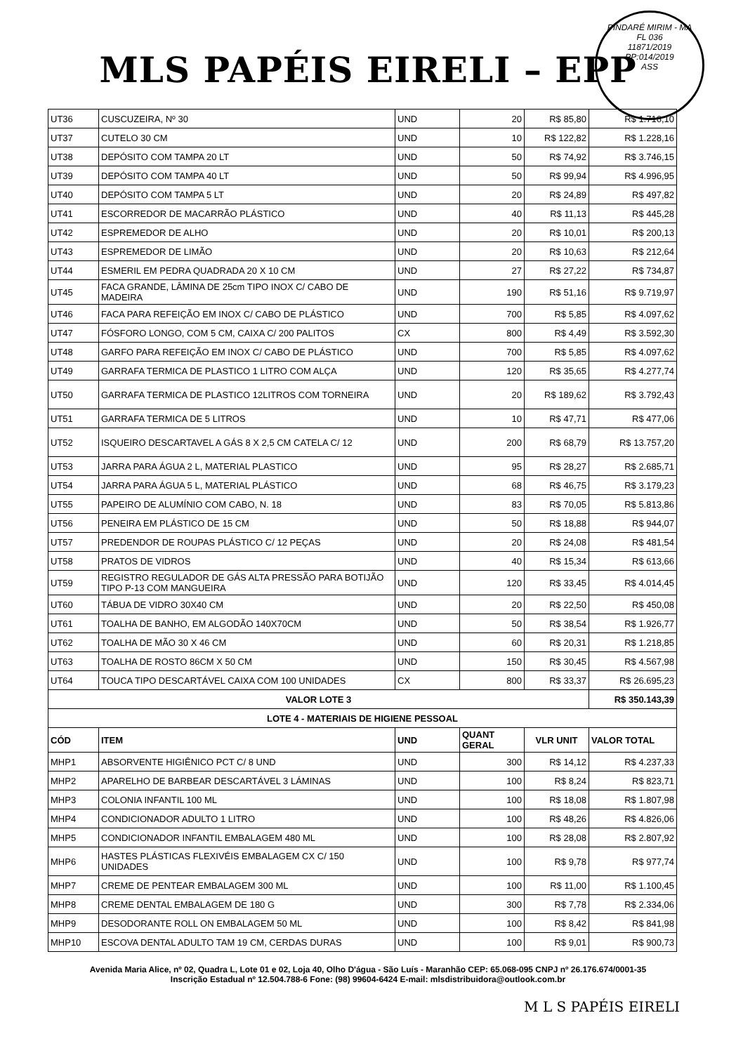PINDARÉ MIRIM - MA
FL 036
11871/2019
PP:014/2019
ASS
MLS PAPÉIS EIRELI – EPP
| UT36 | CUSCUZEIRA, Nº 30 | UND | 20 | R$ 85,80 | R$ 1.716,10 |
| UT37 | CUTELO 30 CM | UND | 10 | R$ 122,82 | R$ 1.228,16 |
| UT38 | DEPÓSITO COM TAMPA 20 LT | UND | 50 | R$ 74,92 | R$ 3.746,15 |
| UT39 | DEPÓSITO COM TAMPA 40 LT | UND | 50 | R$ 99,94 | R$ 4.996,95 |
| UT40 | DEPÓSITO COM TAMPA 5 LT | UND | 20 | R$ 24,89 | R$ 497,82 |
| UT41 | ESCORREDOR DE MACARRÃO PLÁSTICO | UND | 40 | R$ 11,13 | R$ 445,28 |
| UT42 | ESPREMEDOR DE ALHO | UND | 20 | R$ 10,01 | R$ 200,13 |
| UT43 | ESPREMEDOR DE LIMÃO | UND | 20 | R$ 10,63 | R$ 212,64 |
| UT44 | ESMERIL EM PEDRA QUADRADA 20 X 10 CM | UND | 27 | R$ 27,22 | R$ 734,87 |
| UT45 | FACA GRANDE, LÂMINA DE 25cm TIPO INOX C/ CABO DE MADEIRA | UND | 190 | R$ 51,16 | R$ 9.719,97 |
| UT46 | FACA PARA REFEIÇÃO EM INOX C/ CABO DE PLÁSTICO | UND | 700 | R$ 5,85 | R$ 4.097,62 |
| UT47 | FÓSFORO LONGO, COM 5 CM, CAIXA C/ 200 PALITOS | CX | 800 | R$ 4,49 | R$ 3.592,30 |
| UT48 | GARFO PARA REFEIÇÃO EM INOX C/ CABO DE PLÁSTICO | UND | 700 | R$ 5,85 | R$ 4.097,62 |
| UT49 | GARRAFA TERMICA DE PLASTICO 1 LITRO COM ALÇA | UND | 120 | R$ 35,65 | R$ 4.277,74 |
| UT50 | GARRAFA TERMICA DE PLASTICO 12LITROS COM TORNEIRA | UND | 20 | R$ 189,62 | R$ 3.792,43 |
| UT51 | GARRAFA TERMICA DE 5 LITROS | UND | 10 | R$ 47,71 | R$ 477,06 |
| UT52 | ISQUEIRO DESCARTAVEL A GÁS 8 X 2,5 CM CATELA C/ 12 | UND | 200 | R$ 68,79 | R$ 13.757,20 |
| UT53 | JARRA PARA ÁGUA 2 L, MATERIAL PLASTICO | UND | 95 | R$ 28,27 | R$ 2.685,71 |
| UT54 | JARRA PARA ÁGUA 5 L, MATERIAL PLÁSTICO | UND | 68 | R$ 46,75 | R$ 3.179,23 |
| UT55 | PAPEIRO DE ALUMÍNIO COM CABO, N. 18 | UND | 83 | R$ 70,05 | R$ 5.813,86 |
| UT56 | PENEIRA EM PLÁSTICO DE 15 CM | UND | 50 | R$ 18,88 | R$ 944,07 |
| UT57 | PREDENDOR DE ROUPAS PLÁSTICO C/ 12 PEÇAS | UND | 20 | R$ 24,08 | R$ 481,54 |
| UT58 | PRATOS DE VIDROS | UND | 40 | R$ 15,34 | R$ 613,66 |
| UT59 | REGISTRO REGULADOR DE GÁS ALTA PRESSÃO PARA BOTIJÃO TIPO P-13 COM MANGUEIRA | UND | 120 | R$ 33,45 | R$ 4.014,45 |
| UT60 | TÁBUA DE VIDRO 30X40 CM | UND | 20 | R$ 22,50 | R$ 450,08 |
| UT61 | TOALHA DE BANHO, EM ALGODÃO 140X70CM | UND | 50 | R$ 38,54 | R$ 1.926,77 |
| UT62 | TOALHA DE MÃO 30 X 46 CM | UND | 60 | R$ 20,31 | R$ 1.218,85 |
| UT63 | TOALHA DE ROSTO 86CM X 50 CM | UND | 150 | R$ 30,45 | R$ 4.567,98 |
| UT64 | TOUCA TIPO DESCARTÁVEL CAIXA COM 100 UNIDADES | CX | 800 | R$ 33,37 | R$ 26.695,23 |
| VALOR LOTE 3 | | | | | R$ 350.143,39 |
| LOTE 4 - MATERIAIS DE HIGIENE PESSOAL | | | | | |
| CÓD | ITEM | UND | QUANT GERAL | VLR UNIT | VALOR TOTAL |
| MHP1 | ABSORVENTE HIGIÊNICO PCT C/ 8 UND | UND | 300 | R$ 14,12 | R$ 4.237,33 |
| MHP2 | APARELHO DE BARBEAR DESCARTÁVEL 3 LÁMINAS | UND | 100 | R$ 8,24 | R$ 823,71 |
| MHP3 | COLONIA INFANTIL 100 ML | UND | 100 | R$ 18,08 | R$ 1.807,98 |
| MHP4 | CONDICIONADOR ADULTO 1 LITRO | UND | 100 | R$ 48,26 | R$ 4.826,06 |
| MHP5 | CONDICIONADOR INFANTIL EMBALAGEM 480 ML | UND | 100 | R$ 28,08 | R$ 2.807,92 |
| MHP6 | HASTES PLÁSTICAS FLEXIVÉIS EMBALAGEM CX C/ 150 UNIDADES | UND | 100 | R$ 9,78 | R$ 977,74 |
| MHP7 | CREME DE PENTEAR EMBALAGEM 300 ML | UND | 100 | R$ 11,00 | R$ 1.100,45 |
| MHP8 | CREME DENTAL EMBALAGEM DE 180 G | UND | 300 | R$ 7,78 | R$ 2.334,06 |
| MHP9 | DESODORANTE ROLL ON EMBALAGEM 50 ML | UND | 100 | R$ 8,42 | R$ 841,98 |
| MHP10 | ESCOVA DENTAL ADULTO TAM 19 CM, CERDAS DURAS | UND | 100 | R$ 9,01 | R$ 900,73 |
Avenida Maria Alice, nº 02, Quadra L, Lote 01 e 02, Loja 40, Olho D'água - São Luís - Maranhão CEP: 65.068-095 CNPJ nº 26.176.674/0001-35 Inscrição Estadual nº 12.504.788-6 Fone: (98) 99604-6424 E-mail: mlsdistribuidora@outlook.com.br
M L S PAPÉIS EIRELI